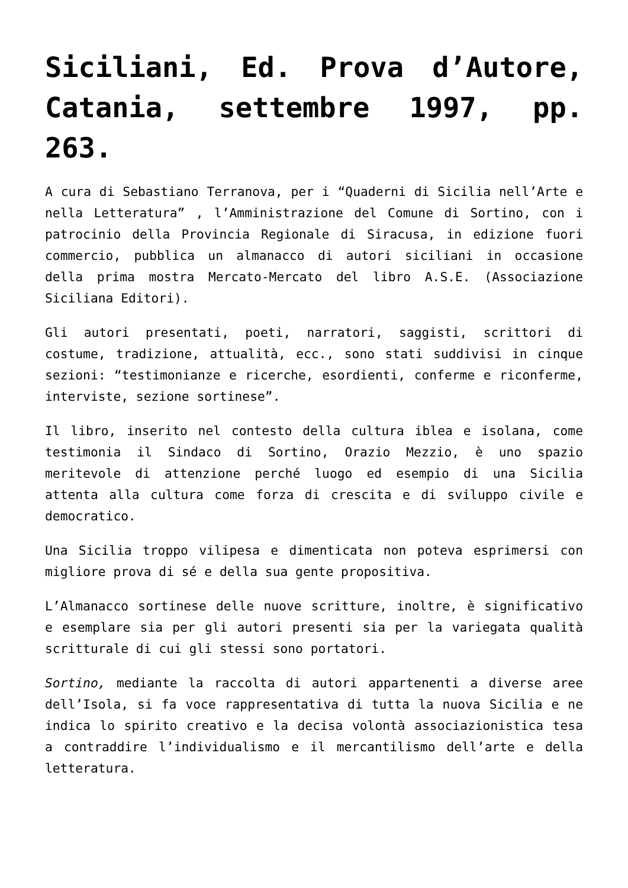Siciliani, Ed. Prova d’Autore, Catania, settembre 1997, pp. 263.
A cura di Sebastiano Terranova, per i “Quaderni di Sicilia nell’Arte e nella Letteratura” , l’Amministrazione del Comune di Sortino, con i patrocinio della Provincia Regionale di Siracusa, in edizione fuori commercio, pubblica un almanacco di autori siciliani in occasione della prima mostra Mercato-Mercato del libro A.S.E. (Associazione Siciliana Editori).
Gli autori presentati, poeti, narratori, saggisti, scrittori di costume, tradizione, attualità, ecc., sono stati suddivisi in cinque sezioni: “testimonianze e ricerche, esordienti, conferme e riconferme, interviste, sezione sortinese”.
Il libro, inserito nel contesto della cultura iblea e isolana, come testimonia il Sindaco di Sortino, Orazio Mezzio, è uno spazio meritevole di attenzione perché luogo ed esempio di una Sicilia attenta alla cultura come forza di crescita e di sviluppo civile e democratico.
Una Sicilia troppo vilipesa e dimenticata non poteva esprimersi con migliore prova di sé e della sua gente propositiva.
L’Almanacco sortinese delle nuove scritture, inoltre, è significativo e esemplare sia per gli autori presenti sia per la variegata qualità scritturale di cui gli stessi sono portatori.
Sortino, mediante la raccolta di autori appartenenti a diverse aree dell’Isola, si fa voce rappresentativa di tutta la nuova Sicilia e ne indica lo spirito creativo e la decisa volontà associazionistica tesa a contraddire l’individualismo e il mercantilismo dell’arte e della letteratura.